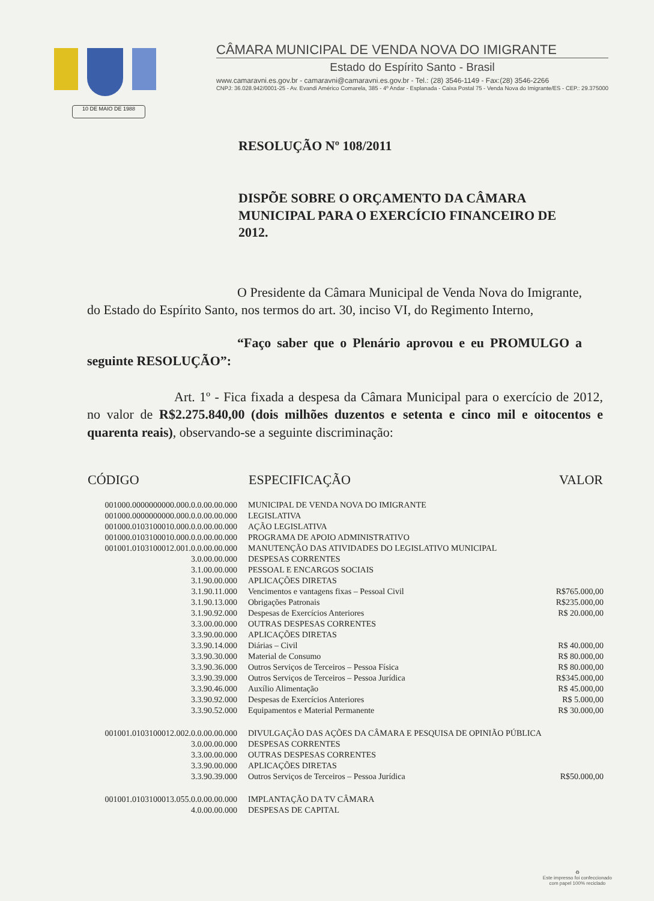10 DE MAIO DE 1988
CÂMARA MUNICIPAL DE VENDA NOVA DO IMIGRANTE
Estado do Espírito Santo - Brasil
www.camaravni.es.gov.br - camaravni@camaravni.es.gov.br - Tel.: (28) 3546-1149 - Fax:(28) 3546-2266
CNPJ: 36.028.942/0001-25 - Av. Evandi Américo Comarela, 385 - 4º Andar - Esplanada - Caixa Postal 75 - Venda Nova do Imigrante/ES - CEP.: 29.375000
RESOLUÇÃO Nº 108/2011
DISPÕE SOBRE O ORÇAMENTO DA CÂMARA MUNICIPAL PARA O EXERCÍCIO FINANCEIRO DE 2012.
O Presidente da Câmara Municipal de Venda Nova do Imigrante, do Estado do Espírito Santo, nos termos do art. 30, inciso VI, do Regimento Interno,
“Faço saber que o Plenário aprovou e eu PROMULGO a seguinte RESOLUÇÃO”:
Art. 1º - Fica fixada a despesa da Câmara Municipal para o exercício de 2012, no valor de R$2.275.840,00 (dois milhões duzentos e setenta e cinco mil e oitocentos e quarenta reais), observando-se a seguinte discriminação:
| CÓDIGO | ESPECIFICAÇÃO | VALOR |
| --- | --- | --- |
| 001000.0000000000.000.0.0.00.00.000 | MUNICIPAL DE VENDA NOVA DO IMIGRANTE | |
| 001000.0000000000.000.0.0.00.00.000 | LEGISLATIVA | |
| 001000.0103100010.000.0.0.00.00.000 | AÇÃO LEGISLATIVA | |
| 001000.0103100010.000.0.0.00.00.000 | PROGRAMA DE APOIO ADMINISTRATIVO | |
| 001001.0103100012.001.0.0.00.00.000 | MANUTENÇÃO DAS ATIVIDADES DO LEGISLATIVO MUNICIPAL | |
| 3.0.00.00.000 | DESPESAS CORRENTES | |
| 3.1.00.00.000 | PESSOAL E ENCARGOS SOCIAIS | |
| 3.1.90.00.000 | APLICAÇÕES DIRETAS | |
| 3.1.90.11.000 | Vencimentos e vantagens fixas – Pessoal Civil | R$765.000,00 |
| 3.1.90.13.000 | Obrigações Patronais | R$235.000,00 |
| 3.1.90.92.000 | Despesas de Exercícios Anteriores | R$ 20.000,00 |
| 3.3.00.00.000 | OUTRAS DESPESAS CORRENTES | |
| 3.3.90.00.000 | APLICAÇÕES DIRETAS | |
| 3.3.90.14.000 | Diárias – Civil | R$ 40.000,00 |
| 3.3.90.30.000 | Material de Consumo | R$ 80.000,00 |
| 3.3.90.36.000 | Outros Serviços de Terceiros – Pessoa Física | R$ 80.000,00 |
| 3.3.90.39.000 | Outros Serviços de Terceiros – Pessoa Jurídica | R$345.000,00 |
| 3.3.90.46.000 | Auxílio Alimentação | R$ 45.000,00 |
| 3.3.90.92.000 | Despesas de Exercícios Anteriores | R$ 5.000,00 |
| 3.3.90.52.000 | Equipamentos e Material Permanente | R$ 30.000,00 |
| 001001.0103100012.002.0.0.00.00.000 | DIVULGAÇÃO DAS AÇÕES DA CÂMARA E PESQUISA DE OPINIÃO PÚBLICA | |
| 3.0.00.00.000 | DESPESAS CORRENTES | |
| 3.3.00.00.000 | OUTRAS DESPESAS CORRENTES | |
| 3.3.90.00.000 | APLICAÇÕES DIRETAS | |
| 3.3.90.39.000 | Outros Serviços de Terceiros – Pessoa Jurídica | R$50.000,00 |
| 001001.0103100013.055.0.0.00.00.000 | IMPLANTAÇÃO DA TV CÂMARA | |
| 4.0.00.00.000 | DESPESAS DE CAPITAL | |
♻
Este impresso foi confeccionado
com papel 100% reciclado